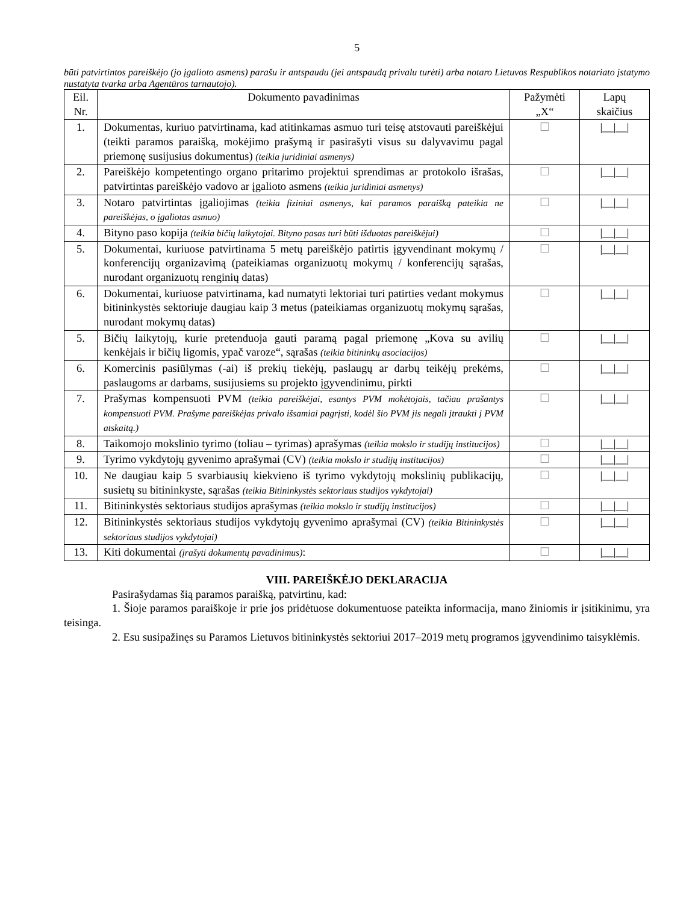5
būti patvirtintos pareiškėjo (jo įgalioto asmens) parašu ir antspaudu (jei antspaudą privalu turėti) arba notaro Lietuvos Respublikos notariato įstatymo nustatyta tvarka arba Agentūros tarnautojo).
| Eil. Nr. | Dokumento pavadinimas | Pažymėti „X“ | Lapų skaičius |
| --- | --- | --- | --- |
| 1. | Dokumentas, kuriuo patvirtinama, kad atitinkamas asmuo turi teisę atstovauti pareiškėjui (teikti paramos paraišką, mokėjimo prašymą ir pasirašyti visus su dalyvavimu pagal priemonę susijusius dokumentus) (teikia juridiniai asmenys) | ☐ | /__/__/ |
| 2. | Pareiškėjo kompetentingo organo pritarimo projektui sprendimas ar protokolo išrašas, patvirtintas pareiškėjo vadovo ar įgalioto asmens (teikia juridiniai asmenys) | ☐ | /__/__/ |
| 3. | Notaro patvirtintas įgaliojimas (teikia fiziniai asmenys, kai paramos paraišką pateikia ne pareiškėjas, o įgaliotas asmuo) | ☐ | /__/__/ |
| 4. | Bityno paso kopija (teikia bičių laikytojai. Bityno pasas turi būti išduotas pareiškėjui) | ☐ | /__/__/ |
| 5. | Dokumentai, kuriuose patvirtinama 5 metų pareiškėjo patirtis įgyvendinant mokymų / konferencijų organizavimą (pateikiamas organizuotų mokymų / konferencijų sąrašas, nurodant organizuotų renginių datas) | ☐ | /__/__/ |
| 6. | Dokumentai, kuriuose patvirtinama, kad numatyti lektoriai turi patirties vedant mokymus bitininkystės sektoriuje daugiau kaip 3 metus (pateikiamas organizuotų mokymų sąrašas, nurodant mokymų datas) | ☐ | /__/__/ |
| 5. | Bičių laikytojų, kurie pretenduoja gauti paramą pagal priemonę „Kova su avilių kenkėjais ir bičių ligomis, ypač varoze“, sąrašas (teikia bitininkų asociacijos) | ☐ | /__/__/ |
| 6. | Komercinis pasiūlymas (-ai) iš prekių tiekėjų, paslaugų ar darbų teikėjų prekėms, paslaugoms ar darbams, susijusiems su projekto įgyvendinimu, pirkti | ☐ | /__/__/ |
| 7. | Prašymas kompensuoti PVM (teikia pareiškėjai, esantys PVM mokėtojais, tačiau prašantys kompensuoti PVM. Prašyme pareiškėjas privalo išsamiai pagrįsti, kodėl šio PVM jis negali įtraukti į PVM atskaitą.) | ☐ | /__/__/ |
| 8. | Taikomojo mokslinio tyrimo (toliau – tyrimas) aprašymas (teikia mokslo ir studijų institucijos) | ☐ | /__/__/ |
| 9. | Tyrimo vykdytojų gyvenimo aprašymai (CV) (teikia mokslo ir studijų institucijos) | ☐ | /__/__/ |
| 10. | Ne daugiau kaip 5 svarbiausių kiekvieno iš tyrimo vykdytojų mokslinių publikacijų, susietų su bitininkyste, sąrašas (teikia Bitininkystės sektoriaus studijos vykdytojai) | ☐ | /__/__/ |
| 11. | Bitininkystės sektoriaus studijos aprašymas (teikia mokslo ir studijų institucijos) | ☐ | /__/__/ |
| 12. | Bitininkystės sektoriaus studijos vykdytojų gyvenimo aprašymai (CV) (teikia Bitininkystės sektoriaus studijos vykdytojai) | ☐ | /__/__/ |
| 13. | Kiti dokumentai (įrašyti dokumentų pavadinimus) : | ☐ | /__/__/ |
VIII. PAREIŠKĖJO DEKLARACIJA
Pasirašydamas šią paramos paraišką, patvirtinu, kad:
1. Šioje paramos paraiškoje ir prie jos pridėtuose dokumentuose pateikta informacija, mano žiniomis ir įsitikinimu, yra teisinga.
2. Esu susipažinęs su Paramos Lietuvos bitininkystės sektoriui 2017–2019 metų programos įgyvendinimo taisyklėmis.